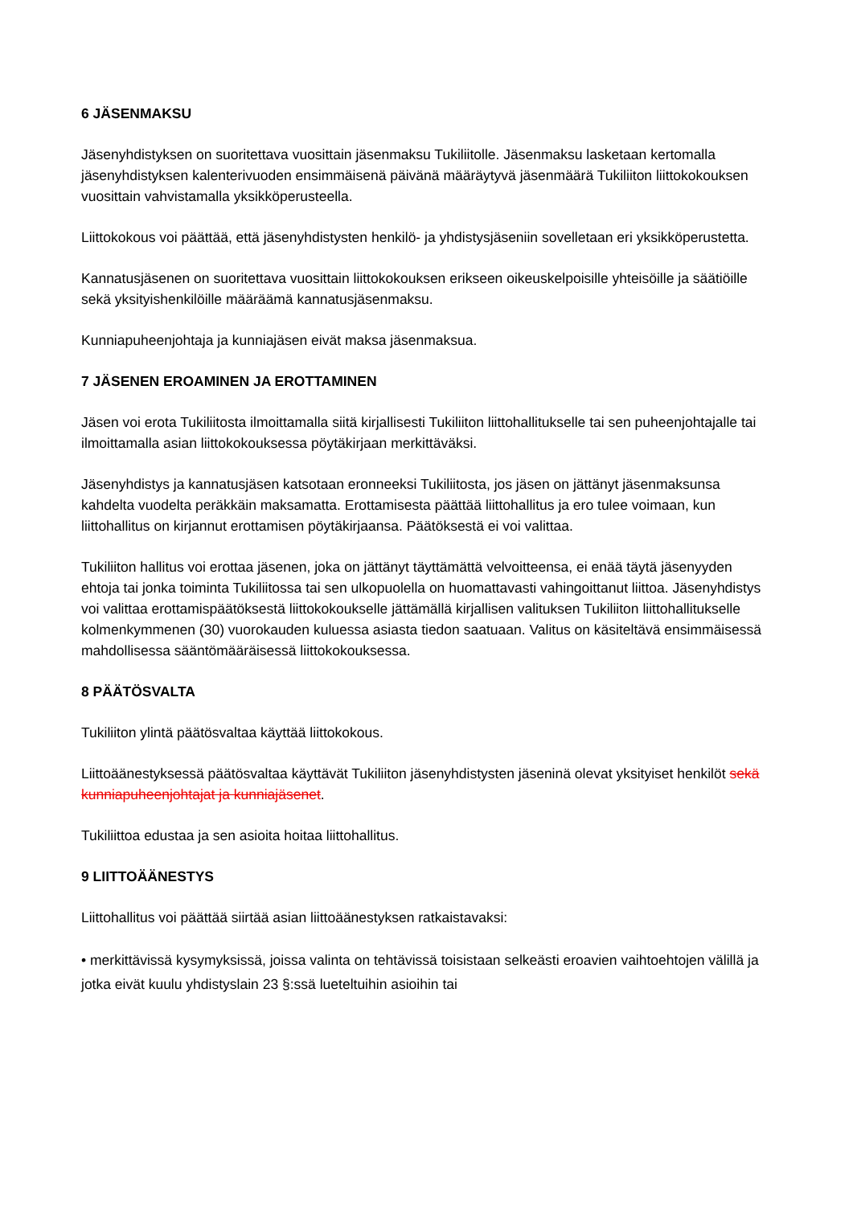6 JÄSENMAKSU
Jäsenyhdistyksen on suoritettava vuosittain jäsenmaksu Tukiliitolle. Jäsenmaksu lasketaan kertomalla jäsenyhdistyksen kalenterivuoden ensimmäisenä päivänä määräytyvä jäsenmäärä Tukiliiton liittokokouksen vuosittain vahvistamalla yksikköperusteella.
Liittokokous voi päättää, että jäsenyhdistysten henkilö- ja yhdistysjäseniin sovelletaan eri yksikköperustetta.
Kannatusjäsenen on suoritettava vuosittain liittokokouksen erikseen oikeuskelpoisille yhteisöille ja säätiöille sekä yksityishenkilöille määräämä kannatusjäsenmaksu.
Kunniapuheenjohtaja ja kunniajäsen eivät maksa jäsenmaksua.
7 JÄSENEN EROAMINEN JA EROTTAMINEN
Jäsen voi erota Tukiliitosta ilmoittamalla siitä kirjallisesti Tukiliiton liittohallitukselle tai sen puheenjohtajalle tai ilmoittamalla asian liittokokouksessa pöytäkirjaan merkittäväksi.
Jäsenyhdistys ja kannatusjäsen katsotaan eronneeksi Tukiliitosta, jos jäsen on jättänyt jäsenmaksunsa kahdelta vuodelta peräkkäin maksamatta. Erottamisesta päättää liittohallitus ja ero tulee voimaan, kun liittohallitus on kirjannut erottamisen pöytäkirjaansa. Päätöksestä ei voi valittaa.
Tukiliiton hallitus voi erottaa jäsenen, joka on jättänyt täyttämättä velvoitteensa, ei enää täytä jäsenyyden ehtoja tai jonka toiminta Tukiliitossa tai sen ulkopuolella on huomattavasti vahingoittanut liittoa. Jäsenyhdistys voi valittaa erottamispäätöksestä liittokokoukselle jättämällä kirjallisen valituksen Tukiliiton liittohallitukselle kolmenkymmenen (30) vuorokauden kuluessa asiasta tiedon saatuaan. Valitus on käsiteltävä ensimmäisessä mahdollisessa sääntömääräisessä liittokokouksessa.
8 PÄÄTÖSVALTA
Tukiliiton ylintä päätösvaltaa käyttää liittokokous.
Liittoäänestyksessä päätösvaltaa käyttävät Tukiliiton jäsenyhdistysten jäseninä olevat yksityiset henkilöt sekä kunniapuheenjohtajat ja kunniajäsenet.
Tukiliittoa edustaa ja sen asioita hoitaa liittohallitus.
9 LIITTOÄÄNESTYS
Liittohallitus voi päättää siirtää asian liittoäänestyksen ratkaistavaksi:
• merkittävissä kysymyksissä, joissa valinta on tehtävissä toisistaan selkeästi eroavien vaihtoehtojen välillä ja jotka eivät kuulu yhdistyslain 23 §:ssä lueteltuihin asioihin tai